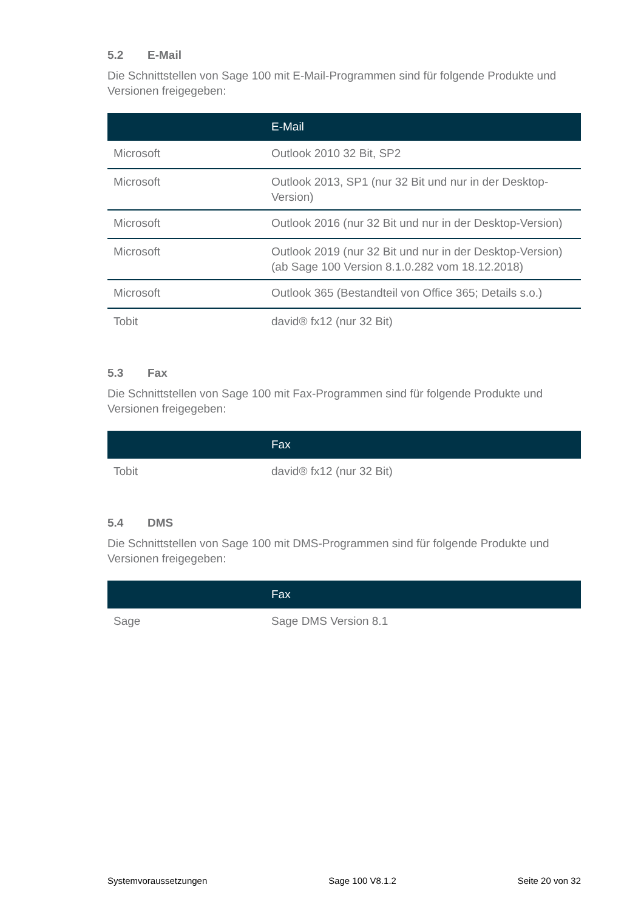5.2 E-Mail
Die Schnittstellen von Sage 100 mit E-Mail-Programmen sind für folgende Produkte und Versionen freigegeben:
| | E-Mail |
| --- | --- |
| Microsoft | Outlook 2010 32 Bit, SP2 |
| Microsoft | Outlook 2013, SP1 (nur 32 Bit und nur in der Desktop-Version) |
| Microsoft | Outlook 2016 (nur 32 Bit und nur in der Desktop-Version) |
| Microsoft | Outlook 2019 (nur 32 Bit und nur in der Desktop-Version) (ab Sage 100 Version 8.1.0.282 vom 18.12.2018) |
| Microsoft | Outlook 365 (Bestandteil von Office 365; Details s.o.) |
| Tobit | david® fx12 (nur 32 Bit) |
5.3 Fax
Die Schnittstellen von Sage 100 mit Fax-Programmen sind für folgende Produkte und Versionen freigegeben:
| | Fax |
| --- | --- |
| Tobit | david® fx12 (nur 32 Bit) |
5.4 DMS
Die Schnittstellen von Sage 100 mit DMS-Programmen sind für folgende Produkte und Versionen freigegeben:
| | Fax |
| --- | --- |
| Sage | Sage DMS Version 8.1 |
Systemvoraussetzungen Sage 100 V8.1.2 Seite 20 von 32